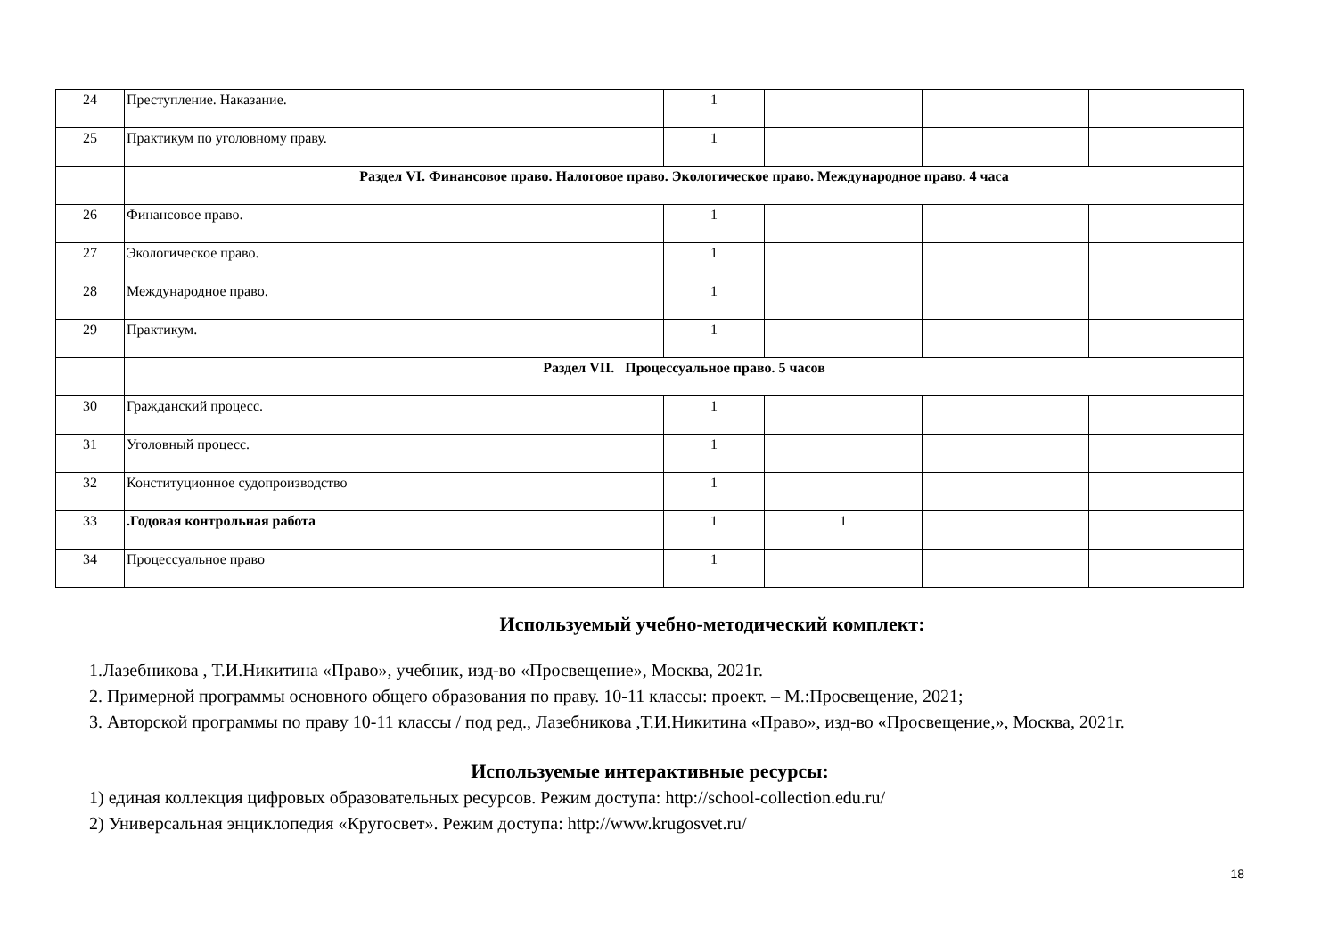| 24 | Преступление. Наказание. | 1 | | | |
| 25 | Практикум по уголовному праву. | 1 | | | |
| | Раздел VI. Финансовое право. Налоговое право. Экологическое право. Международное право. 4 часа | | | | |
| 26 | Финансовое право. | 1 | | | |
| 27 | Экологическое право. | 1 | | | |
| 28 | Международное право. | 1 | | | |
| 29 | Практикум. | 1 | | | |
| | Раздел VII. Процессуальное право. 5 часов | | | | |
| 30 | Гражданский процесс. | 1 | | | |
| 31 | Уголовный процесс. | 1 | | | |
| 32 | Конституционное судопроизводство | 1 | | | |
| 33 | .Годовая контрольная работа | 1 | 1 | | |
| 34 | Процессуальное право | 1 | | | |
Используемый учебно-методический комплект:
1.Лазебникова , Т.И.Никитина «Право», учебник, изд-во «Просвещение», Москва, 2021г.
2. Примерной программы основного общего образования по праву. 10-11 классы: проект. – М.:Просвещение, 2021;
3. Авторской программы по праву 10-11 классы / под ред., Лазебникова ,Т.И.Никитина «Право», изд-во «Просвещение,», Москва, 2021г.
Используемые интерактивные ресурсы:
1) единая коллекция цифровых образовательных ресурсов. Режим доступа: http://school-collection.edu.ru/
2) Универсальная энциклопедия «Кругосвет». Режим доступа: http://www.krugosvet.ru/
18